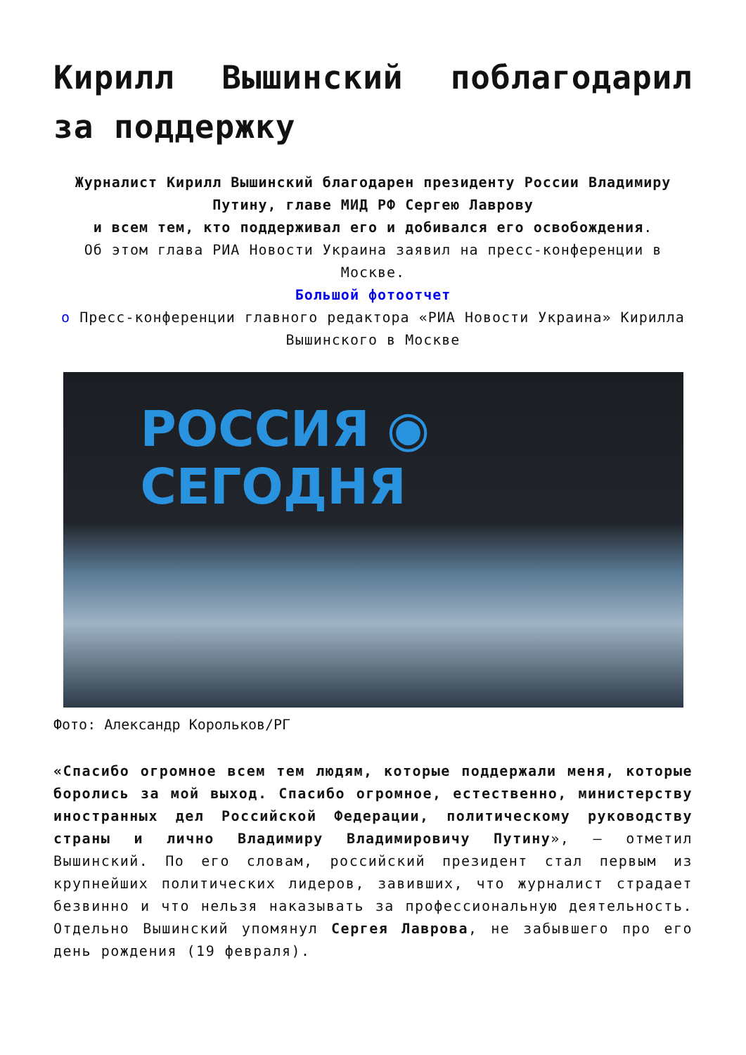Кирилл Вышинский поблагодарил за поддержку
Журналист Кирилл Вышинский благодарен президенту России Владимиру Путину, главе МИД РФ Сергею Лаврову
и всем тем, кто поддерживал его и добивался его освобождения.
Об этом глава РИА Новости Украина заявил на пресс-конференции в Москве.
Большой фотоотчет
о Пресс-конференции главного редактора «РИА Новости Украина» Кирилла Вышинского в Москве
РОССИЯ ◉ СЕГОДНЯ
Фото: Александр Корольков/РГ
«Спасибо огромное всем тем людям, которые поддержали меня, которые боролись за мой выход. Спасибо огромное, естественно, министерству иностранных дел Российской Федерации, политическому руководству страны и лично Владимиру Владимировичу Путину», — отметил Вышинский. По его словам, российский президент стал первым из крупнейших политических лидеров, завивших, что журналист страдает безвинно и что нельзя наказывать за профессиональную деятельность. Отдельно Вышинский упомянул Сергея Лаврова, не забывшего про его день рождения (19 февраля).